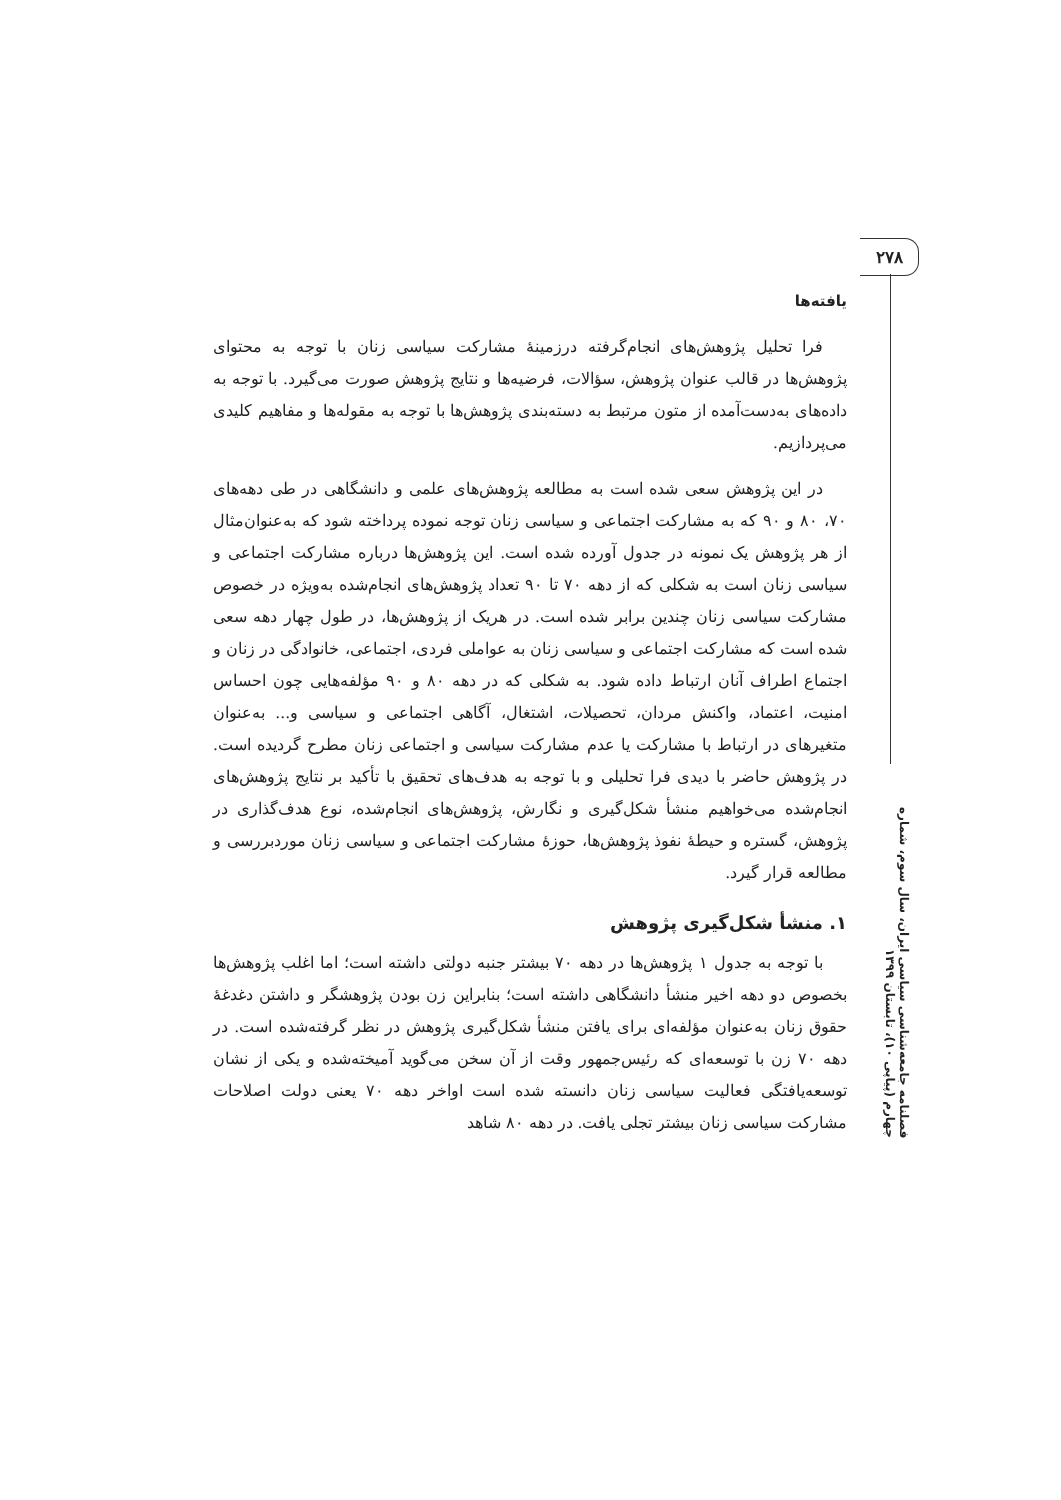۲۷۸
فصلنامه جامعه‌شناسی سیاسی ایران، سال سوم، شماره چهارم (پیاپی ۱۰)، تابستان ۱۳۹۹
یافته‌ها
فرا تحلیل پژوهش‌های انجام‌گرفته درزمینهٔ مشارکت سیاسی زنان با توجه به محتوای پژوهش‌ها در قالب عنوان پژوهش، سؤالات، فرضیه‌ها و نتایج پژوهش صورت می‌گیرد. با توجه به داده‌های به‌دست‌آمده از متون مرتبط به دسته‌بندی پژوهش‌ها با توجه به مقوله‌ها و مفاهیم کلیدی می‌پردازیم.
در این پژوهش سعی شده است به مطالعه پژوهش‌های علمی و دانشگاهی در طی دهه‌های ۷۰، ۸۰ و ۹۰ که به مشارکت اجتماعی و سیاسی زنان توجه نموده پرداخته شود که به‌عنوان‌مثال از هر پژوهش یک نمونه در جدول آورده شده است. این پژوهش‌ها درباره مشارکت اجتماعی و سیاسی زنان است به شکلی که از دهه ۷۰ تا ۹۰ تعداد پژوهش‌های انجام‌شده به‌ویژه در خصوص مشارکت سیاسی زنان چندین برابر شده است. در هریک از پژوهش‌ها، در طول چهار دهه سعی شده است که مشارکت اجتماعی و سیاسی زنان به عواملی فردی، اجتماعی، خانوادگی در زنان و اجتماع اطراف آنان ارتباط داده شود. به شکلی که در دهه ۸۰ و ۹۰ مؤلفه‌هایی چون احساس امنیت، اعتماد، واکنش مردان، تحصیلات، اشتغال، آگاهی اجتماعی و سیاسی و... به‌عنوان متغیرهای در ارتباط با مشارکت یا عدم مشارکت سیاسی و اجتماعی زنان مطرح گردیده است. در پژوهش حاضر با دیدی فرا تحلیلی و با توجه به هدف‌های تحقیق با تأکید بر نتایج پژوهش‌های انجام‌شده می‌خواهیم منشأ شکل‌گیری و نگارش، پژوهش‌های انجام‌شده، نوع هدف‌گذاری در پژوهش، گستره و حیطهٔ نفوذ پژوهش‌ها، حوزهٔ مشارکت اجتماعی و سیاسی زنان موردبررسی و مطالعه قرار گیرد.
۱. منشأ شکل‌گیری پژوهش
با توجه به جدول ۱ پژوهش‌ها در دهه ۷۰ بیشتر جنبه دولتی داشته است؛ اما اغلب پژوهش‌ها بخصوص دو دهه اخیر منشأ دانشگاهی داشته است؛ بنابراین زن بودن پژوهشگر و داشتن دغدغهٔ حقوق زنان به‌عنوان مؤلفه‌ای برای یافتن منشأ شکل‌گیری پژوهش در نظر گرفته‌شده است. در دهه ۷۰ زن با توسعه‌ای که رئیس‌جمهور وقت از آن سخن می‌گوید آمیخته‌شده و یکی از نشان توسعه‌یافتگی فعالیت سیاسی زنان دانسته شده است اواخر دهه ۷۰ یعنی دولت اصلاحات مشارکت سیاسی زنان بیشتر تجلی یافت. در دهه ۸۰ شاهد